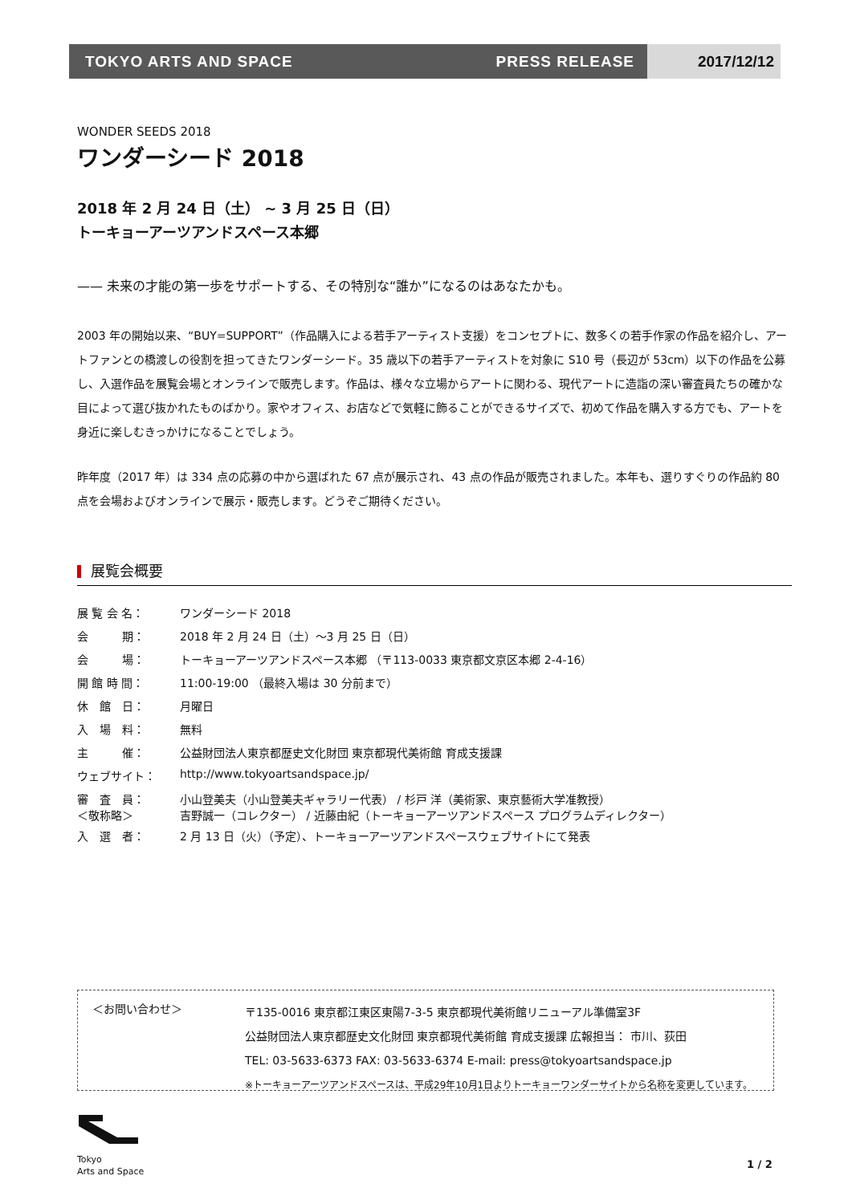TOKYO ARTS AND SPACE PRESS RELEASE
2017/12/12
WONDER SEEDS 2018
ワンダーシード 2018
2018 年 2 月 24 日（土） ~ 3 月 25 日（日）
トーキョーアーツアンドスペース本郷
—— 未来の才能の第一歩をサポートする、その特別な“誰か”になるのはあなたかも。
2003 年の開始以来、“BUY=SUPPORT”（作品購入による若手アーティスト支援）をコンセプトに、数多くの若手作家の作品を紹介し、アートファンとの橋渡しの役割を担ってきたワンダーシード。35 歳以下の若手アーティストを対象に S10 号（長辺が 53cm）以下の作品を公募し、入選作品を展覧会場とオンラインで販売します。作品は、様々な立場からアートに関わる、現代アートに造詣の深い審査員たちの確かな目によって選び抜かれたものばかり。家やオフィス、お店などで気軽に飾ることができるサイズで、初めて作品を購入する方でも、アートを身近に楽しむきっかけになることでしょう。
昨年度（2017 年）は 334 点の応募の中から選ばれた 67 点が展示され、43 点の作品が販売されました。本年も、選りすぐりの作品約 80 点を会場およびオンラインで展示・販売します。どうぞご期待ください。
展覧会概要
| 展 覧 会 名： | ワンダーシード 2018 |
| 会 期： | 2018 年 2 月 24 日（土）～3 月 25 日（日） |
| 会 場： | トーキョーアーツアンドスペース本郷 （〒113-0033 東京都文京区本郷 2-4-16） |
| 開 館 時 間： | 11:00-19:00 （最終入場は 30 分前まで） |
| 休 館 日： | 月曜日 |
| 入 場 料： | 無料 |
| 主 催： | 公益財団法人東京都歴史文化財団 東京都現代美術館 育成支援課 |
| ウェブサイト： | http://www.tokyoartsandspace.jp/ |
| 審 査 員： ＜敬称略＞ | 小山登美夫（小山登美夫ギャラリー代表） / 杉戸 洋（美術家、東京藝術大学准教授） 吉野誠一（コレクター） / 近藤由紀（トーキョーアーツアンドスペース プログラムディレクター） |
| 入 選 者： | 2 月 13 日（火）（予定）、トーキョーアーツアンドスペースウェブサイトにて発表 |
＜お問い合わせ＞
〒135-0016 東京都江東区東陽7-3-5 東京都現代美術館リニューアル準備室3F
公益財団法人東京都歴史文化財団 東京都現代美術館 育成支援課 広報担当： 市川、荻田
TEL: 03-5633-6373 FAX: 03-5633-6374 E-mail: press@tokyoartsandspace.jp
※トーキョーアーツアンドスペースは、平成29年10月1日よりトーキョーワンダーサイトから名称を変更しています。
Tokyo
Arts and Space
1 / 2